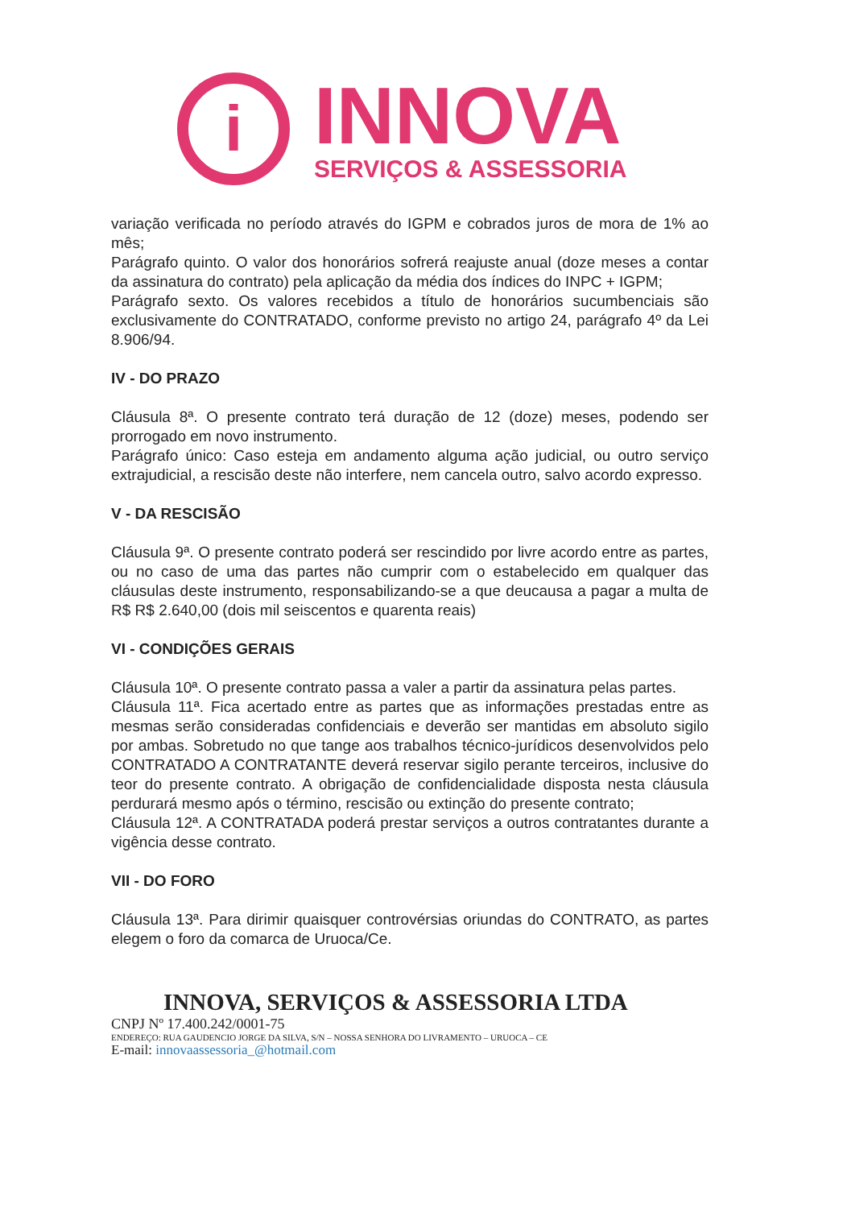i
INNOVA
SERVIÇOS & ASSESSORIA
variação verificada no período através do IGPM e cobrados juros de mora de 1% ao mês;
Parágrafo quinto. O valor dos honorários sofrerá reajuste anual (doze meses a contar da assinatura do contrato) pela aplicação da média dos índices do INPC + IGPM;
Parágrafo sexto. Os valores recebidos a título de honorários sucumbenciais são exclusivamente do CONTRATADO, conforme previsto no artigo 24, parágrafo 4º da Lei 8.906/94.
IV - DO PRAZO
Cláusula 8ª. O presente contrato terá duração de 12 (doze) meses, podendo ser prorrogado em novo instrumento.
Parágrafo único: Caso esteja em andamento alguma ação judicial, ou outro serviço extrajudicial, a rescisão deste não interfere, nem cancela outro, salvo acordo expresso.
V - DA RESCISÃO
Cláusula 9ª. O presente contrato poderá ser rescindido por livre acordo entre as partes, ou no caso de uma das partes não cumprir com o estabelecido em qualquer das cláusulas deste instrumento, responsabilizando-se a que deucausa a pagar a multa de R$ R$ 2.640,00 (dois mil seiscentos e quarenta reais)
VI - CONDIÇÕES GERAIS
Cláusula 10ª. O presente contrato passa a valer a partir da assinatura pelas partes.
Cláusula 11ª. Fica acertado entre as partes que as informações prestadas entre as mesmas serão consideradas confidenciais e deverão ser mantidas em absoluto sigilo por ambas. Sobretudo no que tange aos trabalhos técnico-jurídicos desenvolvidos pelo CONTRATADO A CONTRATANTE deverá reservar sigilo perante terceiros, inclusive do teor do presente contrato. A obrigação de confidencialidade disposta nesta cláusula perdurará mesmo após o término, rescisão ou extinção do presente contrato;
Cláusula 12ª. A CONTRATADA poderá prestar serviços a outros contratantes durante a vigência desse contrato.
VII - DO FORO
Cláusula 13ª. Para dirimir quaisquer controvérsias oriundas do CONTRATO, as partes elegem o foro da comarca de Uruoca/Ce.
INNOVA, SERVIÇOS & ASSESSORIA LTDA
CNPJ Nº 17.400.242/0001-75
ENDEREÇO: RUA GAUDENCIO JORGE DA SILVA, S/N – NOSSA SENHORA DO LIVRAMENTO – URUOCA – CE
E-mail: innovaassessoria_@hotmail.com